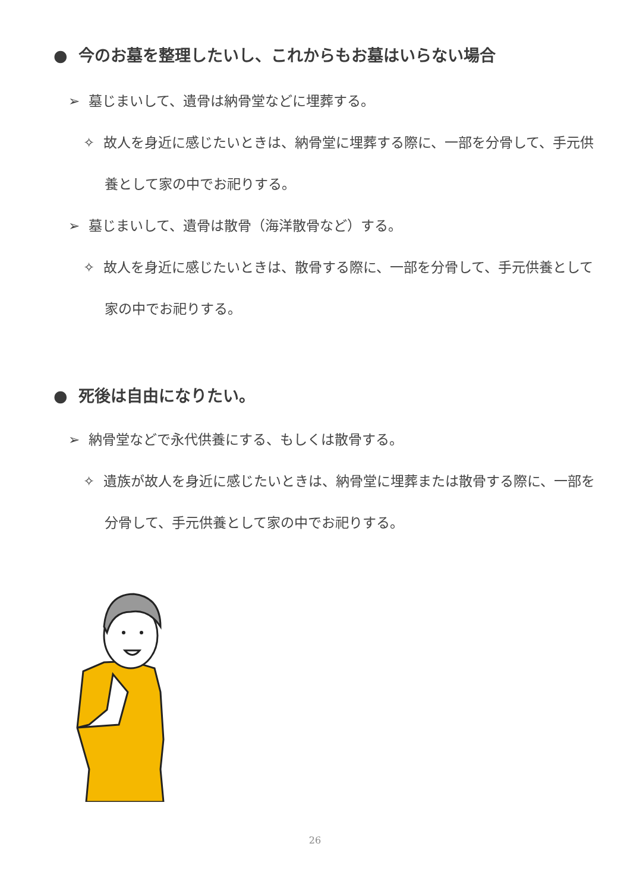● 今のお墓を整理したいし、これからもお墓はいらない場合
➢ 墓じまいして、遺骨は納骨堂などに埋葬する。
✧ 故人を身近に感じたいときは、納骨堂に埋葬する際に、一部を分骨して、手元供養として家の中でお祀りする。
➢ 墓じまいして、遺骨は散骨（海洋散骨など）する。
✧ 故人を身近に感じたいときは、散骨する際に、一部を分骨して、手元供養として家の中でお祀りする。
● 死後は自由になりたい。
➢ 納骨堂などで永代供養にする、もしくは散骨する。
✧ 遺族が故人を身近に感じたいときは、納骨堂に埋葬または散骨する際に、一部を分骨して、手元供養として家の中でお祀りする。
26